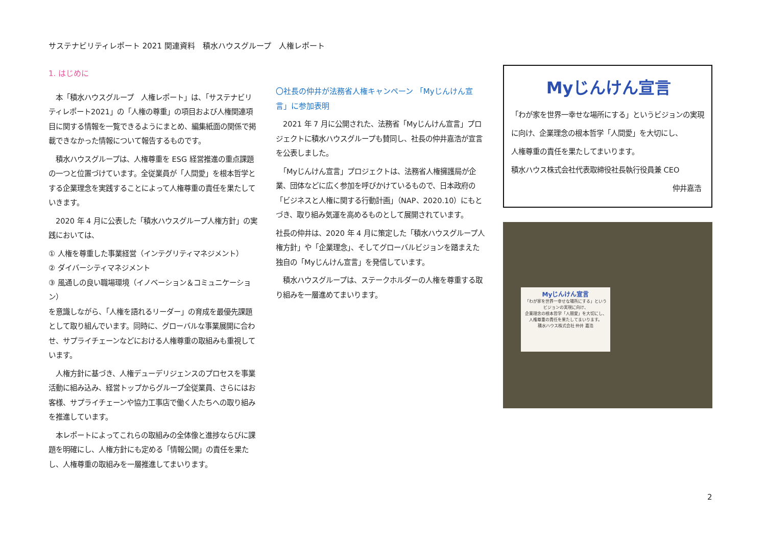サステナビリティレポート 2021 関連資料　積水ハウスグループ　人権レポート
1. はじめに
　本「積水ハウスグループ　人権レポート」は、「サステナビリティレポート2021」の「人権の尊重」の項目および人権関連項目に関する情報を一覧できるようにまとめ、編集紙面の関係で掲載できなかった情報について報告するものです。
　積水ハウスグループは、人権尊重を ESG 経営推進の重点課題の一つと位置づけています。全従業員が「人間愛」を根本哲学とする企業理念を実践することによって人権尊重の責任を果たしていきます。
　2020 年 4 月に公表した「積水ハウスグループ人権方針」の実践においては、
① 人権を尊重した事業経営（インテグリティマネジメント）
② ダイバーシティマネジメント
③ 風通しの良い職場環境（イノベーション＆コミュニケーション）
を意識しながら、「人権を語れるリーダー」の育成を最優先課題として取り組んでいます。同時に、グローバルな事業展開に合わせ、サプライチェーンなどにおける人権尊重の取組みも重視しています。
　人権方針に基づき、人権デューデリジェンスのプロセスを事業活動に組み込み、経営トップからグループ全従業員、さらにはお客様、サプライチェーンや協力工事店で働く人たちへの取り組みを推進しています。
　本レポートによってこれらの取組みの全体像と進捗ならびに課題を明確にし、人権方針にも定める「情報公開」の責任を果たし、人権尊重の取組みを一層推進してまいります。
〇社長の仲井が法務省人権キャンペーン 「Myじんけん宣言」に参加表明
　2021 年 7 月に公開された、法務省「Myじんけん宣言」プロジェクトに積水ハウスグループも賛同し、社長の仲井嘉浩が宣言を公表しました。
　「Myじんけん宣言」プロジェクトは、法務省人権擁護局が企業、団体などに広く参加を呼びかけているもので、日本政府の「ビジネスと人権に関する行動計画」（NAP、2020.10）にもとづき、取り組み気運を高めるものとして展開されています。
社長の仲井は、2020 年 4 月に策定した「積水ハウスグループ人権方針」や「企業理念」、そしてグローバルビジョンを踏まえた独自の「Myじんけん宣言」を発信しています。
　積水ハウスグループは、ステークホルダーの人権を尊重する取り組みを一層進めてまいります。
Myじんけん宣言
「わが家を世界一幸せな場所にする」というビジョンの実現に向け、企業理念の根本哲学「人間愛」を大切にし、
人権尊重の責任を果たしてまいります。
積水ハウス株式会社代表取締役社長執行役員兼 CEO
仲井嘉浩
Myじんけん宣言
「わが家を世界一幸せな場所にする」という
ビジョンの実現に向け、
企業理念の根本哲学「人間愛」を大切にし、
人権尊重の責任を果たしてまいります。
積水ハウス株式会社 仲井 嘉浩
2